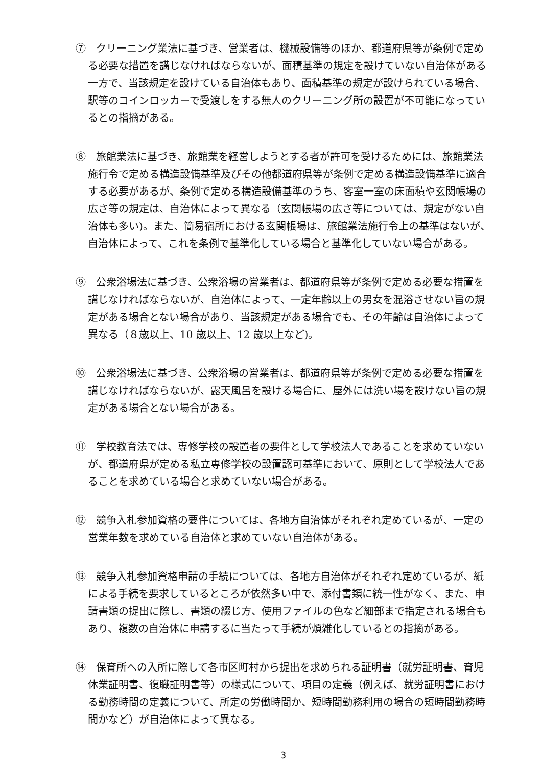⑦　クリーニング業法に基づき、営業者は、機械設備等のほか、都道府県等が条例で定める必要な措置を講じなければならないが、面積基準の規定を設けていない自治体がある一方で、当該規定を設けている自治体もあり、面積基準の規定が設けられている場合、駅等のコインロッカーで受渡しをする無人のクリーニング所の設置が不可能になっているとの指摘がある。
⑧　旅館業法に基づき、旅館業を経営しようとする者が許可を受けるためには、旅館業法施行令で定める構造設備基準及びその他都道府県等が条例で定める構造設備基準に適合する必要があるが、条例で定める構造設備基準のうち、客室一室の床面積や玄関帳場の広さ等の規定は、自治体によって異なる（玄関帳場の広さ等については、規定がない自治体も多い)。また、簡易宿所における玄関帳場は、旅館業法施行令上の基準はないが、自治体によって、これを条例で基準化している場合と基準化していない場合がある。
⑨　公衆浴場法に基づき、公衆浴場の営業者は、都道府県等が条例で定める必要な措置を講じなければならないが、自治体によって、一定年齢以上の男女を混浴させない旨の規定がある場合とない場合があり、当該規定がある場合でも、その年齢は自治体によって異なる（８歳以上、10 歳以上、12 歳以上など)。
⑩　公衆浴場法に基づき、公衆浴場の営業者は、都道府県等が条例で定める必要な措置を講じなければならないが、露天風呂を設ける場合に、屋外には洗い場を設けない旨の規定がある場合とない場合がある。
⑪　学校教育法では、専修学校の設置者の要件として学校法人であることを求めていないが、都道府県が定める私立専修学校の設置認可基準において、原則として学校法人であることを求めている場合と求めていない場合がある。
⑫　競争入札参加資格の要件については、各地方自治体がそれぞれ定めているが、一定の営業年数を求めている自治体と求めていない自治体がある。
⑬　競争入札参加資格申請の手続については、各地方自治体がそれぞれ定めているが、紙による手続を要求しているところが依然多い中で、添付書類に統一性がなく、また、申請書類の提出に際し、書類の綴じ方、使用ファイルの色など細部まで指定される場合もあり、複数の自治体に申請するに当たって手続が煩雑化しているとの指摘がある。
⑭　保育所への入所に際して各市区町村から提出を求められる証明書（就労証明書、育児休業証明書、復職証明書等）の様式について、項目の定義（例えば、就労証明書における勤務時間の定義について、所定の労働時間か、短時間勤務利用の場合の短時間勤務時間かなど）が自治体によって異なる。
3